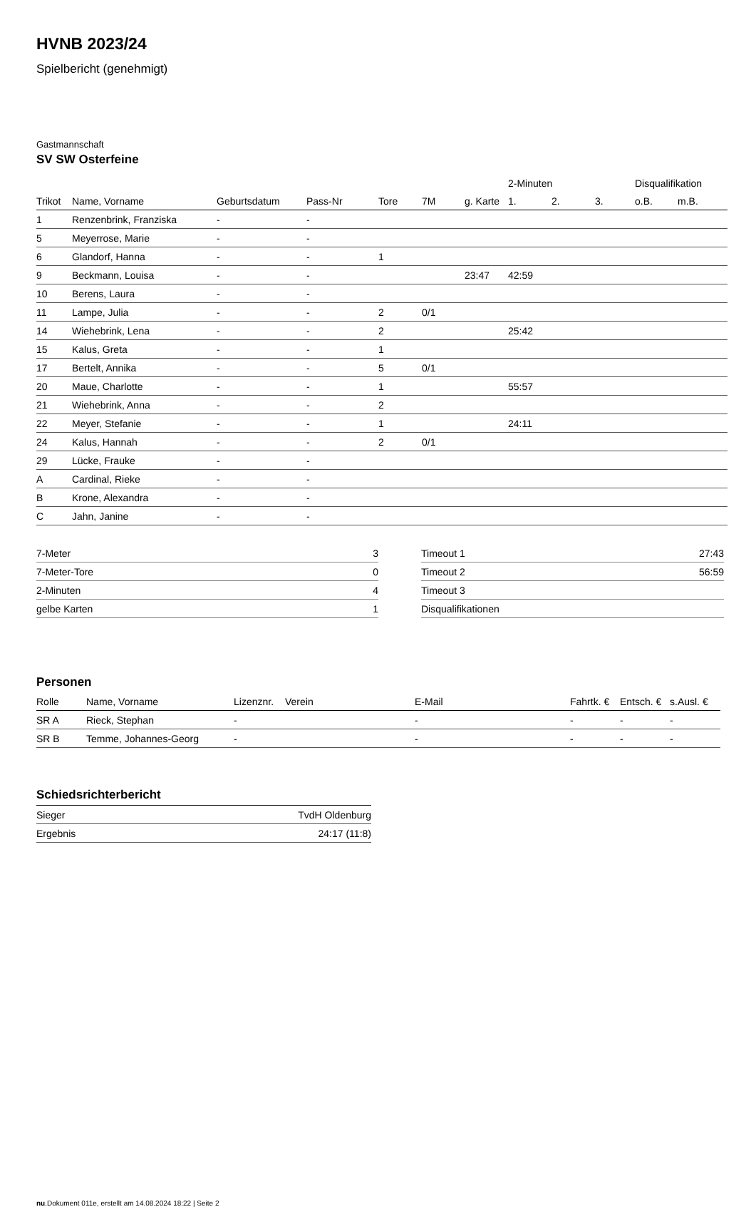HVNB 2023/24
Spielbericht (genehmigt)
Gastmannschaft
SV SW Osterfeine
| | | | | | | | 2-Minuten | | | Disqualifikation | |
| Trikot | Name, Vorname | Geburtsdatum | Pass-Nr | Tore | 7M | g. Karte | 1. | 2. | 3. | o.B. | m.B. |
| 1 | Renzenbrink, Franziska | - | - | | | | | | | | |
| 5 | Meyerrose, Marie | - | - | | | | | | | | |
| 6 | Glandorf, Hanna | - | - | 1 | | | | | | | |
| 9 | Beckmann, Louisa | - | - | | | 23:47 | 42:59 | | | | |
| 10 | Berens, Laura | - | - | | | | | | | | |
| 11 | Lampe, Julia | - | - | 2 | 0/1 | | | | | | |
| 14 | Wiehebrink, Lena | - | - | 2 | | | 25:42 | | | | |
| 15 | Kalus, Greta | - | - | 1 | | | | | | | |
| 17 | Bertelt, Annika | - | - | 5 | 0/1 | | | | | | |
| 20 | Maue, Charlotte | - | - | 1 | | | 55:57 | | | | |
| 21 | Wiehebrink, Anna | - | - | 2 | | | | | | | |
| 22 | Meyer, Stefanie | - | - | 1 | | | 24:11 | | | | |
| 24 | Kalus, Hannah | - | - | 2 | 0/1 | | | | | | |
| 29 | Lücke, Frauke | - | - | | | | | | | | |
| A | Cardinal, Rieke | - | - | | | | | | | | |
| B | Krone, Alexandra | - | - | | | | | | | | |
| C | Jahn, Janine | - | - | | | | | | | | |
| 7-Meter | 3 |
| 7-Meter-Tore | 0 |
| 2-Minuten | 4 |
| gelbe Karten | 1 |
| Timeout 1 | 27:43 |
| Timeout 2 | 56:59 |
| Timeout 3 | |
| Disqualifikationen | |
Personen
| Rolle | Name, Vorname | Lizenznr. | Verein | E-Mail | Fahrtk. € | Entsch. € | s.Ausl. € |
| --- | --- | --- | --- | --- | --- | --- | --- |
| SR A | Rieck, Stephan | - | | - | - | - | - |
| SR B | Temme, Johannes-Georg | - | | - | - | - | - |
Schiedsrichterbericht
| Sieger | TvdH Oldenburg |
| Ergebnis | 24:17 (11:8) |
nu.Dokument 011e, erstellt am 14.08.2024 18:22 | Seite 2